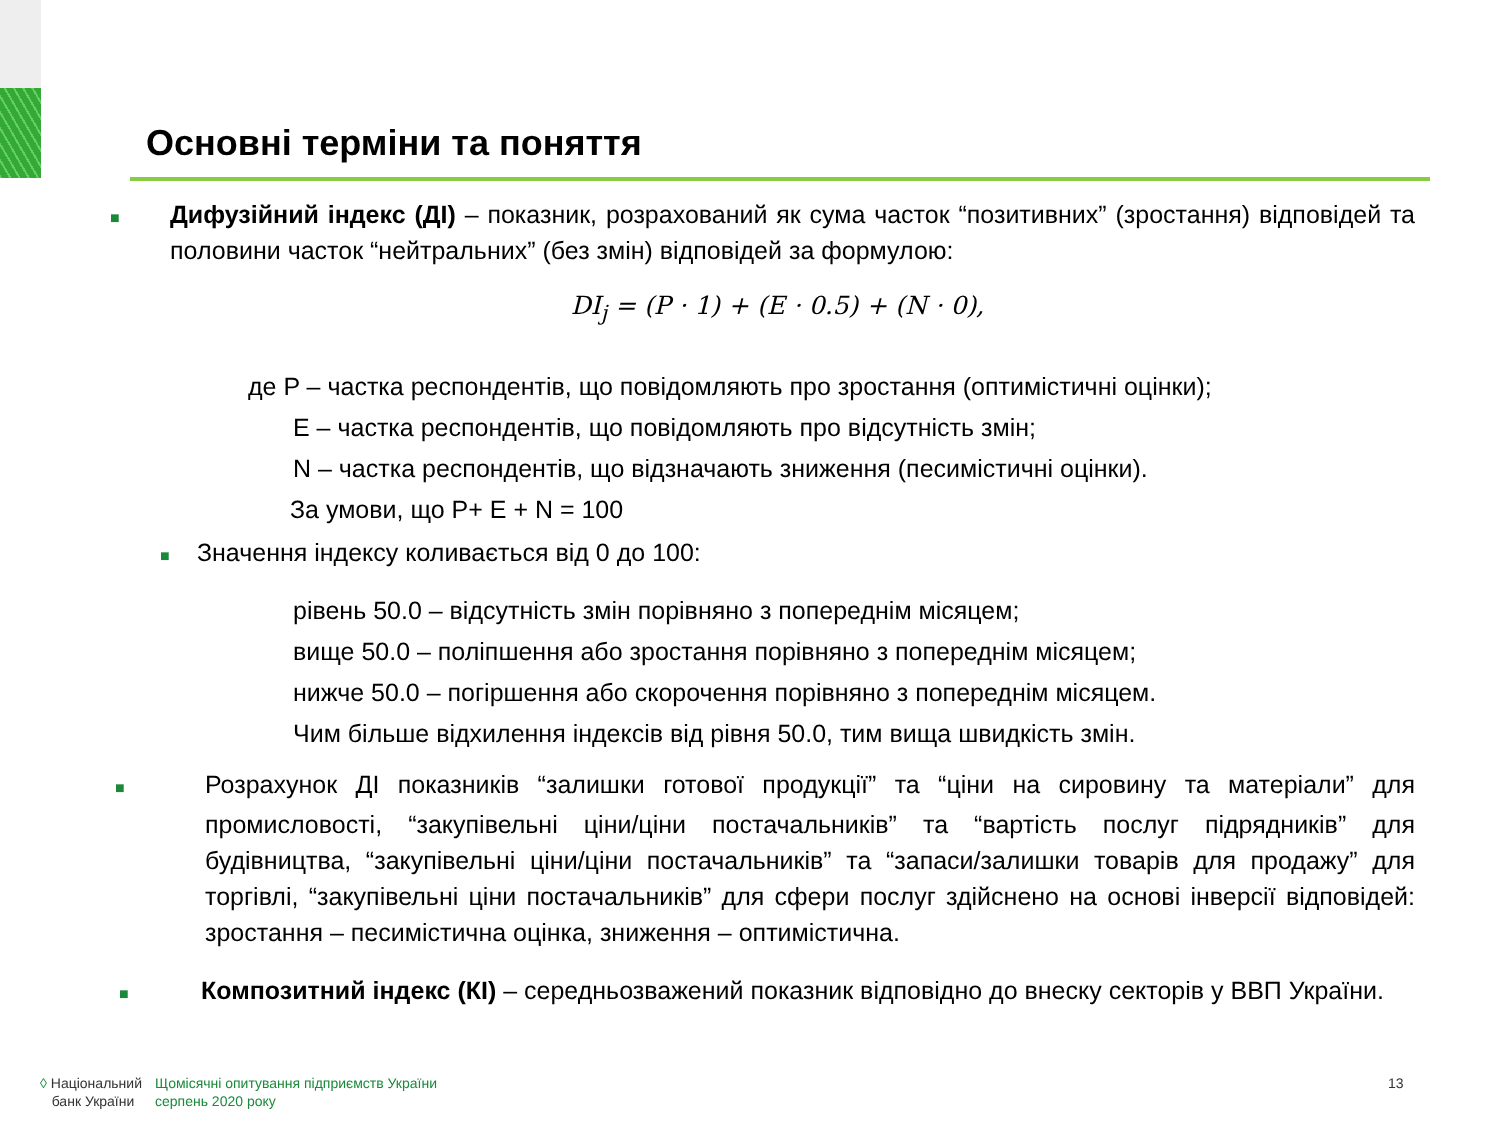Основні терміни та поняття
■ Дифузійний індекс (ДІ) – показник, розрахований як сума часток “позитивних” (зростання) відповідей та половини часток “нейтральних” (без змін) відповідей за формулою:
DI<sub>j</sub> = (P · 1) + (E · 0.5) + (N · 0),
де P – частка респондентів, що повідомляють про зростання (оптимістичні оцінки);
E – частка респондентів, що повідомляють про відсутність змін;
N – частка респондентів, що відзначають зниження (песимістичні оцінки).
За умови, що P+ E + N = 100
■ Значення індексу коливається від 0 до 100:
рівень 50.0 – відсутність змін порівняно з попереднім місяцем;
вище 50.0 – поліпшення або зростання порівняно з попереднім місяцем;
нижче 50.0 – погіршення або скорочення порівняно з попереднім місяцем.
Чим більше відхилення індексів від рівня 50.0, тим вища швидкість змін.
■ Розрахунок ДІ показників “залишки готової продукції” та “ціни на сировину та матеріали” для промисловості, “закупівельні ціни/ціни постачальників” та “вартість послуг підрядників” для будівництва, “закупівельні ціни/ціни постачальників” та “запаси/залишки товарів для продажу” для торгівлі, “закупівельні ціни постачальників” для сфери послуг здійснено на основі інверсії відповідей: зростання – песимістична оцінка, зниження – оптимістична.
■ Композитний індекс (КІ) – середньозважений показник відповідно до внеску секторів у ВВП України.
◊ Національний
банк України
Щомісячні опитування підприємств України
серпень 2020 року
13